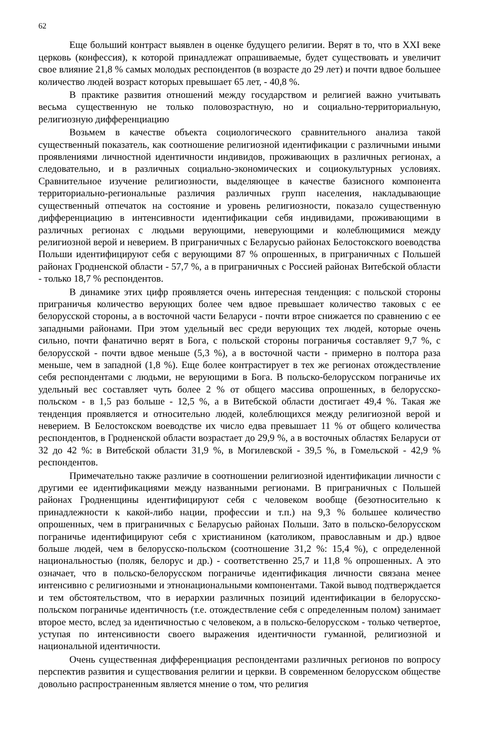62
Еще больший контраст выявлен в оценке будущего религии. Верят в то, что в XXI веке церковь (конфессия), к которой принадлежат опрашиваемые, будет существовать и увеличит свое влияние 21,8 % самых молодых респондентов (в возрасте до 29 лет) и почти вдвое большее количество людей возраст которых превышает 65 лет, - 40,8 %.
В практике развития отношений между государством и религией важно учитывать весьма существенную не только половозрастную, но и социально-территориальную, религиозную дифференциацию
Возьмем в качестве объекта социологического сравнительного анализа такой существенный показатель, как соотношение религиозной идентификации с различными иными проявлениями личностной идентичности индивидов, проживающих в различных регионах, а следовательно, и в различных социально-экономических и социокультурных условиях. Сравнительное изучение религиозности, выделяющее в качестве базисного компонента территориально-региональные различия различных групп населения, накладывающие существенный отпечаток на состояние и уровень религиозности, показало существенную дифференциацию в интенсивности идентификации себя индивидами, проживающими в различных регионах с людьми верующими, неверующими и колеблющимися между религиозной верой и неверием. В приграничных с Беларусью районах Белостокского воеводства Польши идентифицируют себя с верующими 87 % опрошенных, в приграничных с Польшей районах Гродненской области - 57,7 %, а в приграничных с Россией районах Витебской области - только 18,7 % респондентов.
В динамике этих цифр проявляется очень интересная тенденция: с польской стороны приграничья количество верующих более чем вдвое превышает количество таковых с ее белорусской стороны, а в восточной части Беларуси - почти втрое снижается по сравнению с ее западными районами. При этом удельный вес среди верующих тех людей, которые очень сильно, почти фанатично верят в Бога, с польской стороны пограничья составляет 9,7 %, с белорусской - почти вдвое меньше (5,3 %), а в восточной части - примерно в полтора раза меньше, чем в западной (1,8 %). Еще более контрастирует в тех же регионах отождествление себя респондентами с людьми, не верующими в Бога. В польско-белорусском пограничье их удельный вес составляет чуть более 2 % от общего массива опрошенных, в белорусско-польском - в 1,5 раз больше - 12,5 %, а в Витебской области достигает 49,4 %. Такая же тенденция проявляется и относительно людей, колеблющихся между религиозной верой и неверием. В Белостокском воеводстве их число едва превышает 11 % от общего количества респондентов, в Гродненской области возрастает до 29,9 %, а в восточных областях Беларуси от 32 до 42 %: в Витебской области 31,9 %, в Могилевской - 39,5 %, в Гомельской - 42,9 % респондентов.
Примечательно также различие в соотношении религиозной идентификации личности с другими ее идентификациями между названными регионами. В приграничных с Польшей районах Гродненщины идентифицируют себя с человеком вообще (безотносительно к принадлежности к какой-либо нации, профессии и т.п.) на 9,3 % большее количество опрошенных, чем в приграничных с Беларусью районах Польши. Зато в польско-белорусском пограничье идентифицируют себя с христианином (католиком, православным и др.) вдвое больше людей, чем в белорусско-польском (соотношение 31,2 %: 15,4 %), с определенной национальностью (поляк, белорус и др.) - соответственно 25,7 и 11,8 % опрошенных. А это означает, что в польско-белорусском пограничье идентификация личности связана менее интенсивно с религиозными и этнонациональными компонентами. Такой вывод подтверждается и тем обстоятельством, что в иерархии различных позиций идентификации в белорусско-польском пограничье идентичность (т.е. отождествление себя с определенным полом) занимает второе место, вслед за идентичностью с человеком, а в польско-белорусском - только четвертое, уступая по интенсивности своего выражения идентичности гуманной, религиозной и национальной идентичности.
Очень существенная дифференциация респондентами различных регионов по вопросу перспектив развития и существования религии и церкви. В современном белорусском обществе довольно распространенным является мнение о том, что религия